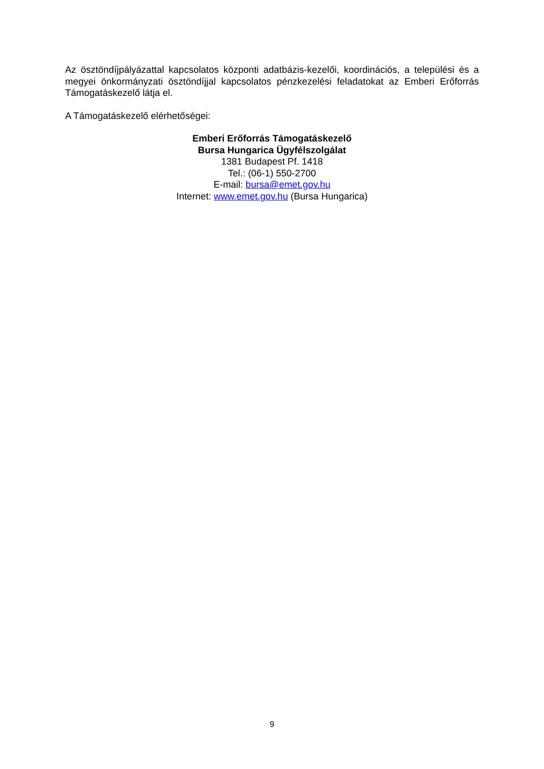Az ösztöndíjpályázattal kapcsolatos központi adatbázis-kezelői, koordinációs, a települési és a megyei önkormányzati ösztöndíjjal kapcsolatos pénzkezelési feladatokat az Emberi Erőforrás Támogatáskezelő látja el.
A Támogatáskezelő elérhetőségei:
Emberi Erőforrás Támogatáskezelő
Bursa Hungarica Ügyfélszolgálat
1381 Budapest Pf. 1418
Tel.: (06-1) 550-2700
E-mail: bursa@emet.gov.hu
Internet: www.emet.gov.hu (Bursa Hungarica)
9